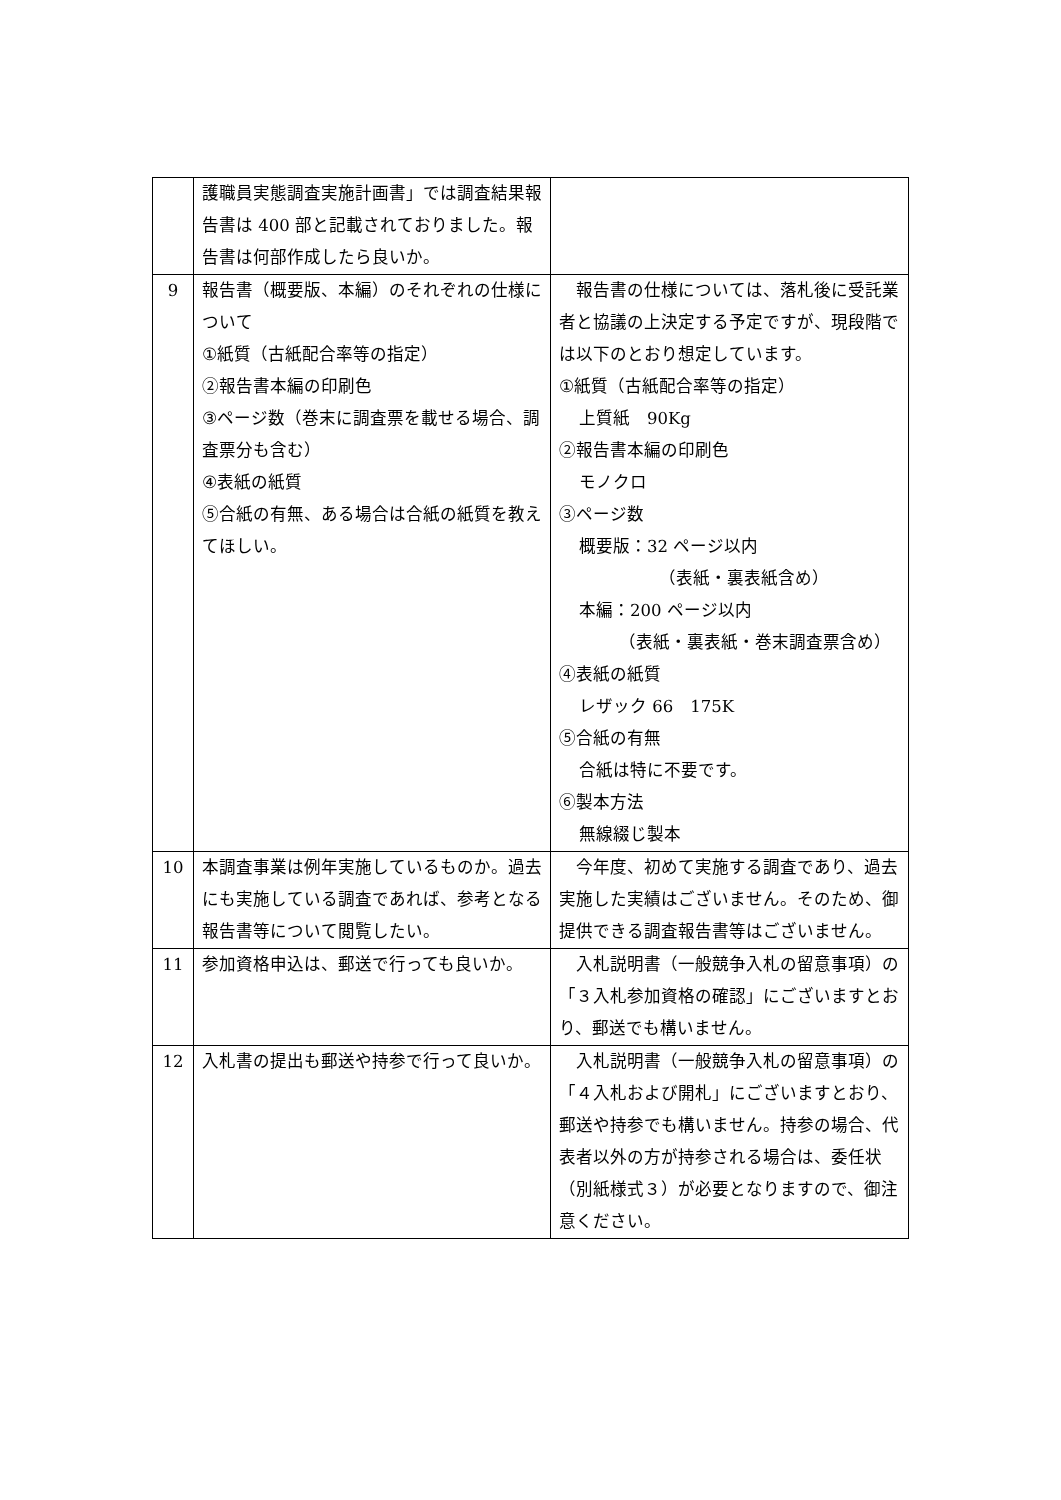| | 護職員実態調査実施計画書」では調査結果報告書は 400 部と記載されておりました。報告書は何部作成したら良いか。 | |
| 9 | 報告書（概要版、本編）のそれぞれの仕様について ①紙質（古紙配合率等の指定） ②報告書本編の印刷色 ③ページ数（巻末に調査票を載せる場合、調査票分も含む） ④表紙の紙質 ⑤合紙の有無、ある場合は合紙の紙質を教えてほしい。 | 報告書の仕様については、落札後に受託業者と協議の上決定する予定ですが、現段階では以下のとおり想定しています。 ①紙質（古紙配合率等の指定） 上質紙 90Kg ②報告書本編の印刷色 モノクロ ③ページ数 概要版：32 ページ以内 （表紙・裏表紙含め） 本編：200 ページ以内 （表紙・裏表紙・巻末調査票含め） ④表紙の紙質 レザック 66 175K ⑤合紙の有無 合紙は特に不要です。 ⑥製本方法 無線綴じ製本 |
| 10 | 本調査事業は例年実施しているものか。過去にも実施している調査であれば、参考となる報告書等について閲覧したい。 | 今年度、初めて実施する調査であり、過去実施した実績はございません。そのため、御提供できる調査報告書等はございません。 |
| 11 | 参加資格申込は、郵送で行っても良いか。 | 入札説明書（一般競争入札の留意事項）の「３入札参加資格の確認」にございますとおり、郵送でも構いません。 |
| 12 | 入札書の提出も郵送や持参で行って良いか。 | 入札説明書（一般競争入札の留意事項）の「４入札および開札」にございますとおり、郵送や持参でも構いません。持参の場合、代表者以外の方が持参される場合は、委任状（別紙様式３）が必要となりますので、御注意ください。 |